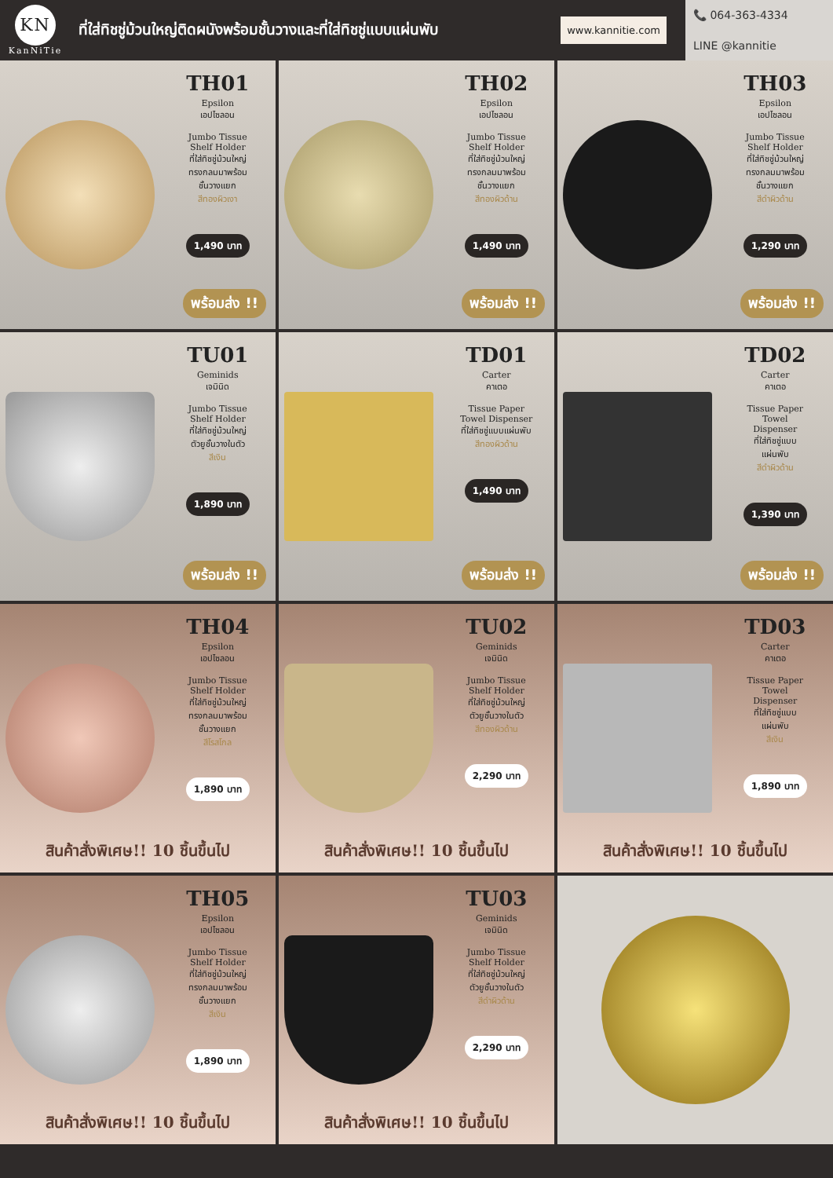KN
KanNiTie
ที่ใส่ทิชชู่ม้วนใหญ่ติดผนังพร้อมชั้นวางและที่ใส่ทิชชู่แบบแผ่นพับ
www.kannitie.com
📞 064-363-4334
LINE @kannitie
TH01
Epsilon
เอปไซลอน
Jumbo Tissue
Shelf Holder
ที่ใส่ทิชชู่ม้วนใหญ่
ทรงกลมมาพร้อม
ชั้นวางแยก
สีทองผิวเงา
1,490 บาท
พร้อมส่ง !!
TH02
Epsilon
เอปไซลอน
Jumbo Tissue
Shelf Holder
ที่ใส่ทิชชู่ม้วนใหญ่
ทรงกลมมาพร้อม
ชั้นวางแยก
สีทองผิวด้าน
1,490 บาท
พร้อมส่ง !!
TH03
Epsilon
เอปไซลอน
Jumbo Tissue
Shelf Holder
ที่ใส่ทิชชู่ม้วนใหญ่
ทรงกลมมาพร้อม
ชั้นวางแยก
สีดำผิวด้าน
1,290 บาท
พร้อมส่ง !!
TU01
Geminids
เจมินิด
Jumbo Tissue
Shelf Holder
ที่ใส่ทิชชู่ม้วนใหญ่
ตัวยูชั้นวางในตัว
สีเงิน
1,890 บาท
พร้อมส่ง !!
TD01
Carter
คาเตอ
Tissue Paper
Towel Dispenser
ที่ใส่ทิชชู่แบบแผ่นพับ
สีทองผิวด้าน
1,490 บาท
พร้อมส่ง !!
TD02
Carter
คาเตอ
Tissue Paper
Towel
Dispenser
ที่ใส่ทิชชู่แบบ
แผ่นพับ
สีดำผิวด้าน
1,390 บาท
พร้อมส่ง !!
TH04
Epsilon
เอปไซลอน
Jumbo Tissue
Shelf Holder
ที่ใส่ทิชชู่ม้วนใหญ่
ทรงกลมมาพร้อม
ชั้นวางแยก
สีโรสโกล
1,890 บาท
สินค้าสั่งพิเศษ!! 10 ชิ้นขึ้นไป
TU02
Geminids
เจมินิด
Jumbo Tissue
Shelf Holder
ที่ใส่ทิชชู่ม้วนใหญ่
ตัวยูชั้นวางในตัว
สีทองผิวด้าน
2,290 บาท
สินค้าสั่งพิเศษ!! 10 ชิ้นขึ้นไป
TD03
Carter
คาเตอ
Tissue Paper
Towel
Dispenser
ที่ใส่ทิชชู่แบบ
แผ่นพับ
สีเงิน
1,890 บาท
สินค้าสั่งพิเศษ!! 10 ชิ้นขึ้นไป
TH05
Epsilon
เอปไซลอน
Jumbo Tissue
Shelf Holder
ที่ใส่ทิชชู่ม้วนใหญ่
ทรงกลมมาพร้อม
ชั้นวางแยก
สีเงิน
1,890 บาท
สินค้าสั่งพิเศษ!! 10 ชิ้นขึ้นไป
TU03
Geminids
เจมินิด
Jumbo Tissue
Shelf Holder
ที่ใส่ทิชชู่ม้วนใหญ่
ตัวยูชั้นวางในตัว
สีดำผิวด้าน
2,290 บาท
สินค้าสั่งพิเศษ!! 10 ชิ้นขึ้นไป